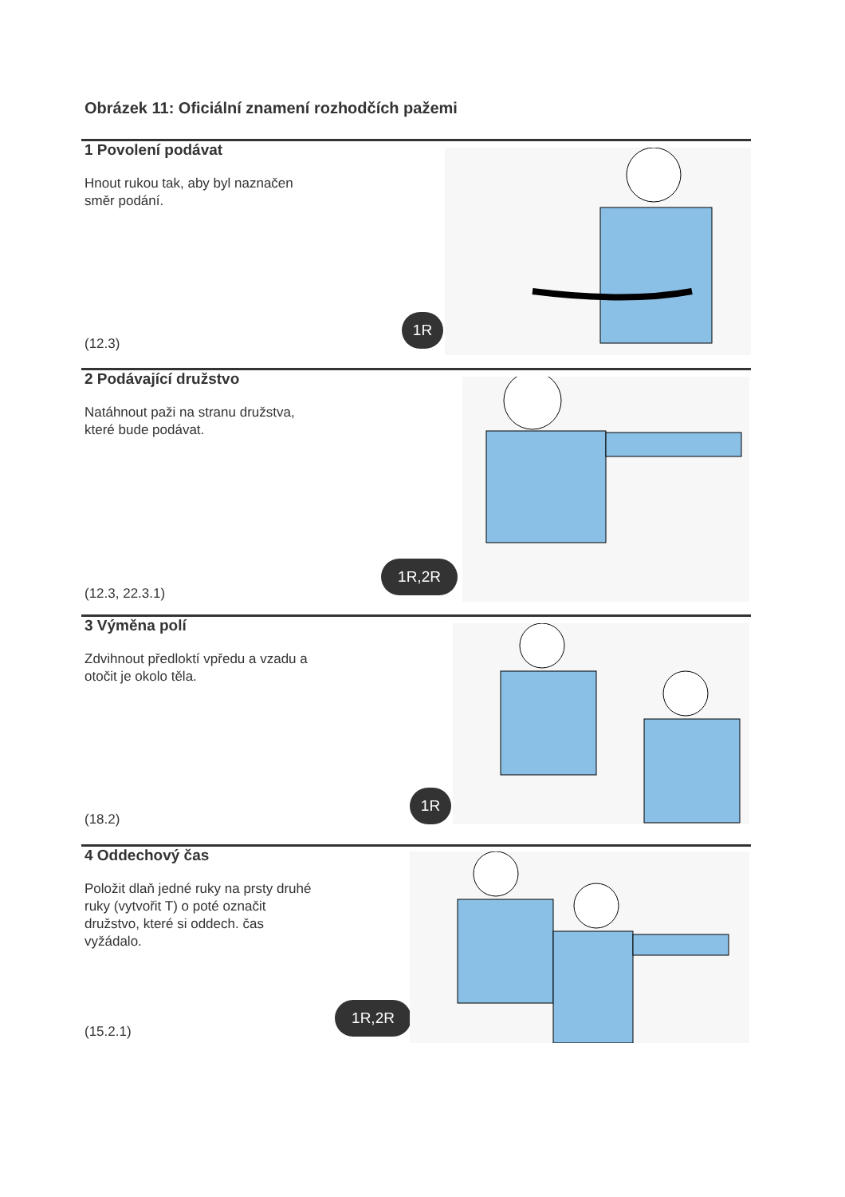Obrázek 11: Oficiální znamení rozhodčích pažemi
1 Povolení podávat
Hnout rukou tak, aby byl naznačen směr podání.
(12.3)
1R
2 Podávající družstvo
Natáhnout paži na stranu družstva, které bude podávat.
(12.3, 22.3.1)
1R,2R
3 Výměna polí
Zdvihnout předloktí vpředu a vzadu a otočit je okolo těla.
(18.2)
1R
4 Oddechový čas
Položit dlaň jedné ruky na prsty druhé ruky (vytvořit T) o poté označit družstvo, které si oddech. čas vyžádalo.
(15.2.1)
1R,2R